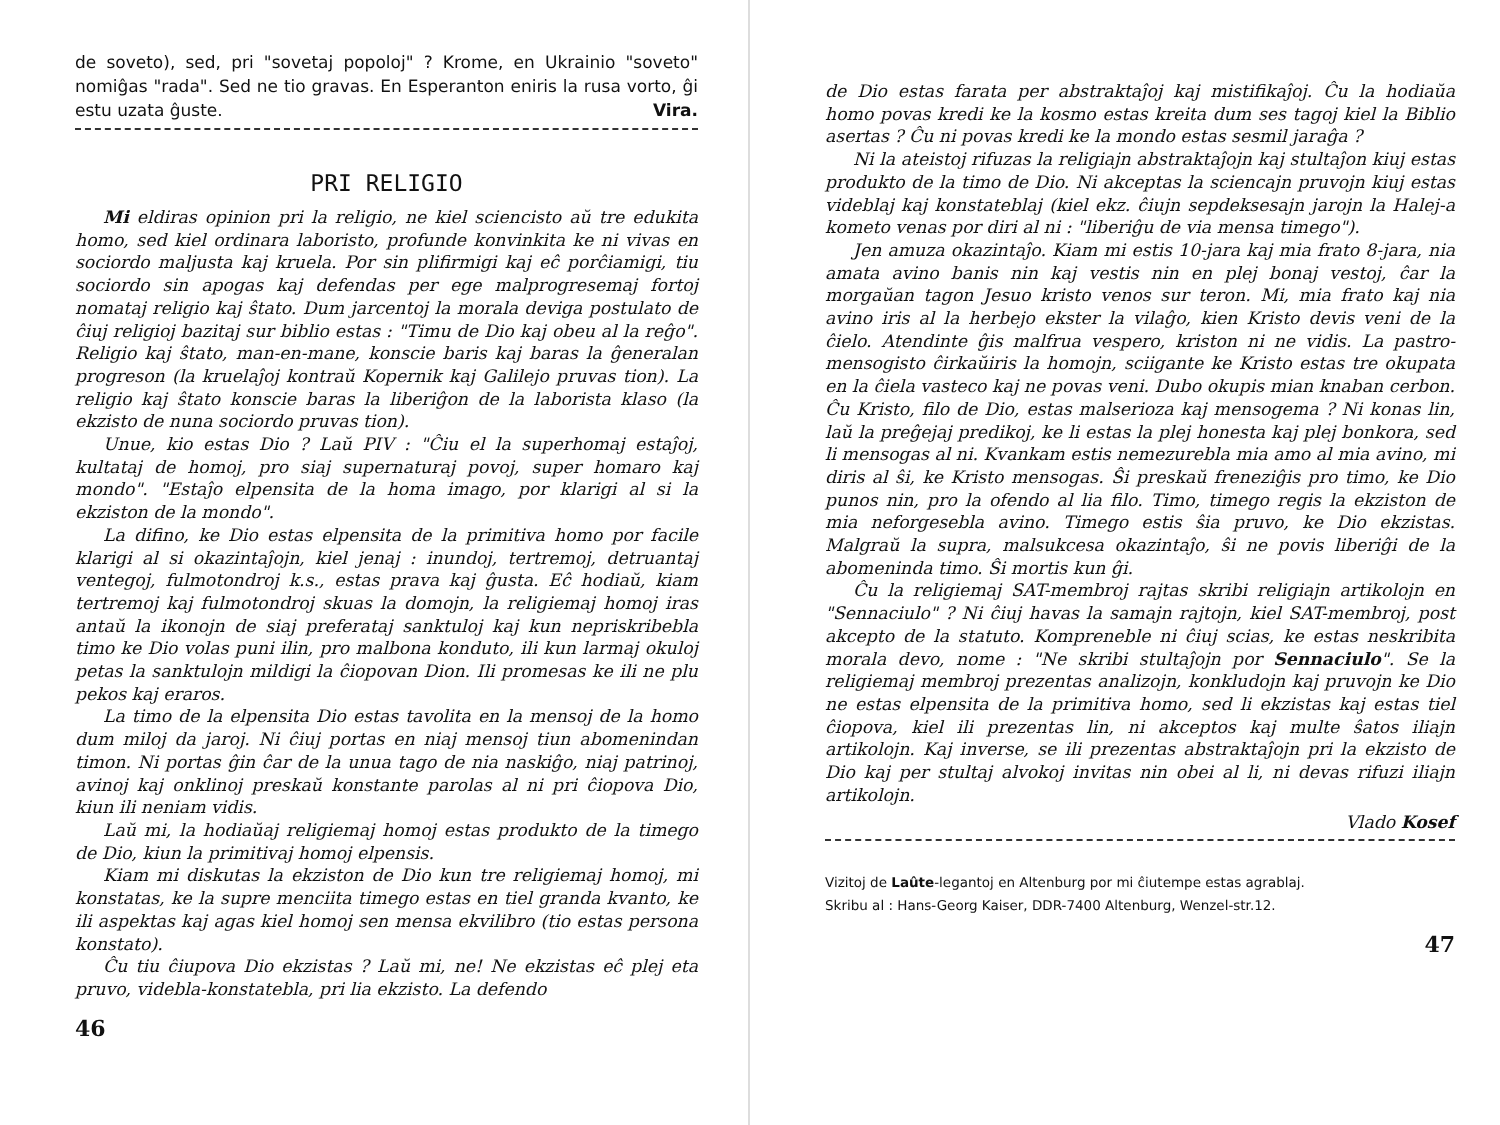de soveto), sed, pri "sovetaj popoloj" ? Krome, en Ukrainio "soveto" nomiĝas "rada". Sed ne tio gravas. En Esperanton eniris la rusa vorto, ĝi estu uzata ĝuste. Vira.
PRI RELIGIO
Mi eldiras opinion pri la religio, ne kiel sciencisto aŭ tre edukita homo, sed kiel ordinara laboristo, profunde konvinkita ke ni vivas en sociordo maljusta kaj kruela. Por sin plifirmigi kaj eĉ porĉiamigi, tiu sociordo sin apogas kaj defendas per ege malprogresemaj fortoj nomataj religio kaj ŝtato. Dum jarcentoj la morala deviga postulato de ĉiuj religioj bazitaj sur biblio estas : "Timu de Dio kaj obeu al la reĝo". Religio kaj ŝtato, man-en-mane, konscie baris kaj baras la ĝeneralan progreson (la kruelaĵoj kontraŭ Kopernik kaj Galilejo pruvas tion). La religio kaj ŝtato konscie baras la liberiĝon de la laborista klaso (la ekzisto de nuna sociordo pruvas tion).
Unue, kio estas Dio ? Laŭ PIV : "Ĉiu el la superhomaj estaĵoj, kultataj de homoj, pro siaj supernaturaj povoj, super homaro kaj mondo". "Estaĵo elpensita de la homa imago, por klarigi al si la ekziston de la mondo".
La difino, ke Dio estas elpensita de la primitiva homo por facile klarigi al si okazintaĵojn, kiel jenaj : inundoj, tertremoj, detruantaj ventegoj, fulmotondroj k.s., estas prava kaj ĝusta. Eĉ hodiaŭ, kiam tertremoj kaj fulmotondroj skuas la domojn, la religiemaj homoj iras antaŭ la ikonojn de siaj preferataj sanktuloj kaj kun nepriskribebla timo ke Dio volas puni ilin, pro malbona konduto, ili kun larmaj okuloj petas la sanktulojn mildigi la ĉiopovan Dion. Ili promesas ke ili ne plu pekos kaj eraros.
La timo de la elpensita Dio estas tavolita en la mensoj de la homo dum miloj da jaroj. Ni ĉiuj portas en niaj mensoj tiun abomenindan timon. Ni portas ĝin ĉar de la unua tago de nia naskiĝo, niaj patrinoj, avinoj kaj onklinoj preskaŭ konstante parolas al ni pri ĉiopova Dio, kiun ili neniam vidis.
Laŭ mi, la hodiaŭaj religiemaj homoj estas produkto de la timego de Dio, kiun la primitivaj homoj elpensis.
Kiam mi diskutas la ekziston de Dio kun tre religiemaj homoj, mi konstatas, ke la supre menciita timego estas en tiel granda kvanto, ke ili aspektas kaj agas kiel homoj sen mensa ekvilibro (tio estas persona konstato).
Ĉu tiu ĉiupova Dio ekzistas ? Laŭ mi, ne! Ne ekzistas eĉ plej eta pruvo, videbla-konstatebla, pri lia ekzisto. La defendo
46
de Dio estas farata per abstraktaĵoj kaj mistifikaĵoj. Ĉu la hodiaŭa homo povas kredi ke la kosmo estas kreita dum ses tagoj kiel la Biblio asertas ? Ĉu ni povas kredi ke la mondo estas sesmil jaraĝa ?
Ni la ateistoj rifuzas la religiajn abstraktaĵojn kaj stultaĵon kiuj estas produkto de la timo de Dio. Ni akceptas la sciencajn pruvojn kiuj estas videblaj kaj konstateblaj (kiel ekz. ĉiujn sepdeksesajn jarojn la Halej-a kometo venas por diri al ni : "liberiĝu de via mensa timego").
Jen amuza okazintaĵo. Kiam mi estis 10-jara kaj mia frato 8-jara, nia amata avino banis nin kaj vestis nin en plej bonaj vestoj, ĉar la morgaŭan tagon Jesuo kristo venos sur teron. Mi, mia frato kaj nia avino iris al la herbejo ekster la vilaĝo, kien Kristo devis veni de la ĉielo. Atendinte ĝis malfrua vespero, kriston ni ne vidis. La pastro-mensogisto ĉirkaŭiris la homojn, sciigante ke Kristo estas tre okupata en la ĉiela vasteco kaj ne povas veni. Dubo okupis mian knaban cerbon. Ĉu Kristo, filo de Dio, estas malserioza kaj mensogema ? Ni konas lin, laŭ la preĝejaj predikoj, ke li estas la plej honesta kaj plej bonkora, sed li mensogas al ni. Kvankam estis nemezurebla mia amo al mia avino, mi diris al ŝi, ke Kristo mensogas. Ŝi preskaŭ freneziĝis pro timo, ke Dio punos nin, pro la ofendo al lia filo. Timo, timego regis la ekziston de mia neforgesebla avino. Timego estis ŝia pruvo, ke Dio ekzistas. Malgraŭ la supra, malsukcesa okazintaĵo, ŝi ne povis liberiĝi de la abomeninda timo. Ŝi mortis kun ĝi.
Ĉu la religiemaj SAT-membroj rajtas skribi religiajn artikolojn en "Sennaciulo" ? Ni ĉiuj havas la samajn rajtojn, kiel SAT-membroj, post akcepto de la statuto. Kompreneble ni ĉiuj scias, ke estas neskribita morala devo, nome : "Ne skribi stultaĵojn por Sennaciulo". Se la religiemaj membroj prezentas analizojn, konkludojn kaj pruvojn ke Dio ne estas elpensita de la primitiva homo, sed li ekzistas kaj estas tiel ĉiopova, kiel ili prezentas lin, ni akceptos kaj multe ŝatos iliajn artikolojn. Kaj inverse, se ili prezentas abstraktaĵojn pri la ekzisto de Dio kaj per stultaj alvokoj invitas nin obei al li, ni devas rifuzi iliajn artikolojn.
Vlado Kosef
Vizitoj de Laûte-legantoj en Altenburg por mi ĉiutempe estas agrablaj.
Skribu al : Hans-Georg Kaiser, DDR-7400 Altenburg, Wenzel-str.12.
47